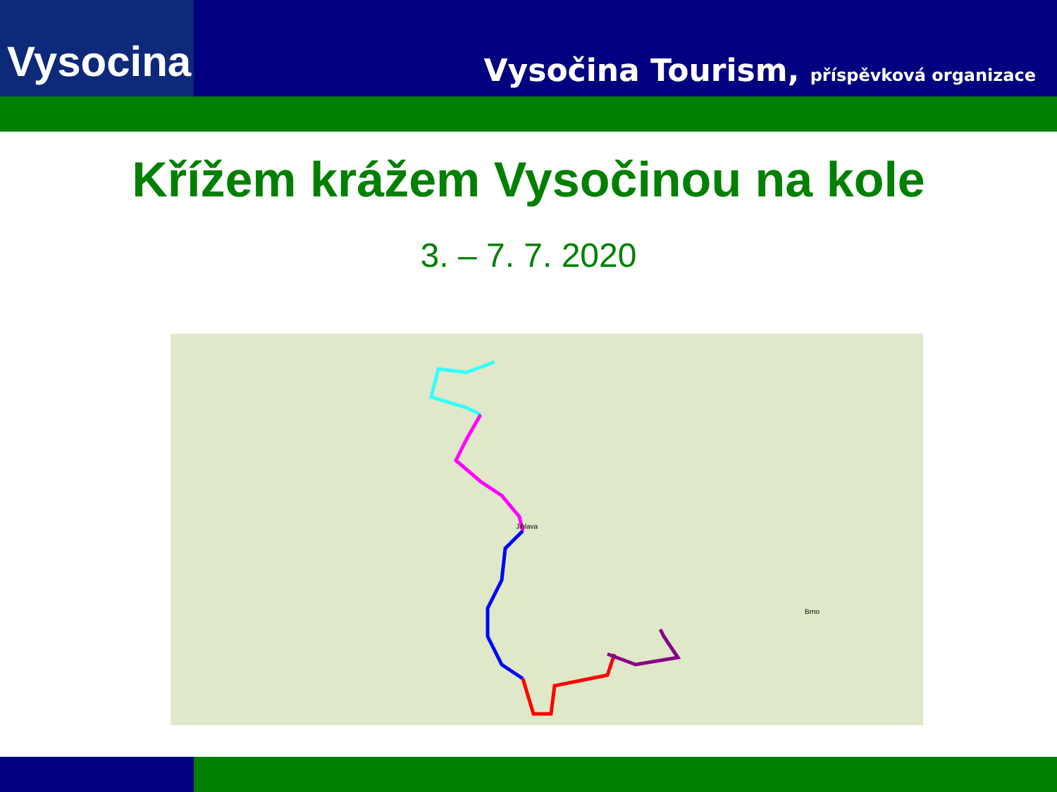Vysocina
Vysočina Tourism, příspěvková organizace
Křížem krážem Vysočinou na kole
3. – 7. 7. 2020
Jihlava
Brno